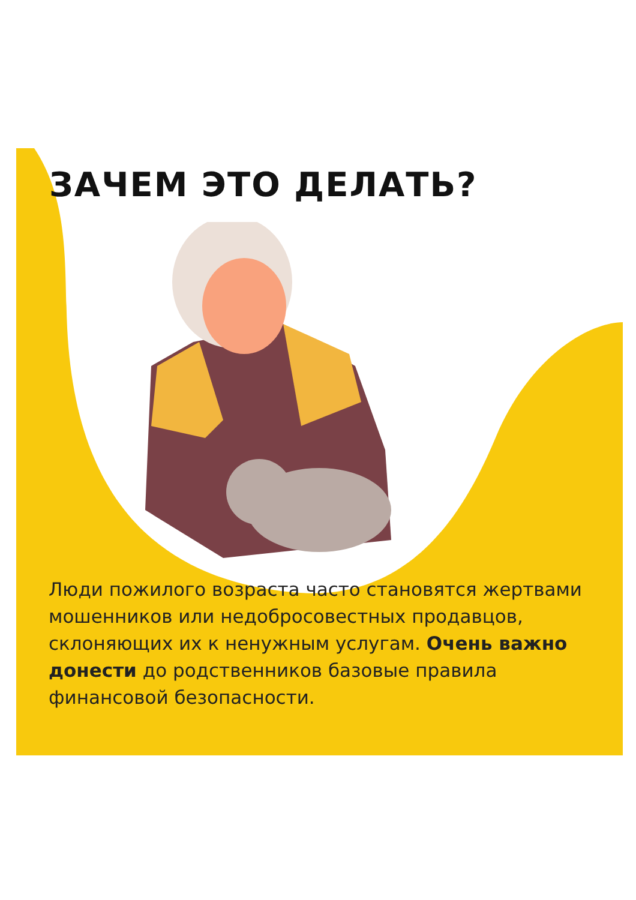ЗАЧЕМ ЭТО ДЕЛАТЬ?
Люди пожилого возраста часто становятся жертвами мошенников или недобросовестных продавцов, склоняющих их к ненужным услугам. Очень важно донести до родственников базовые правила финансовой безопасности.